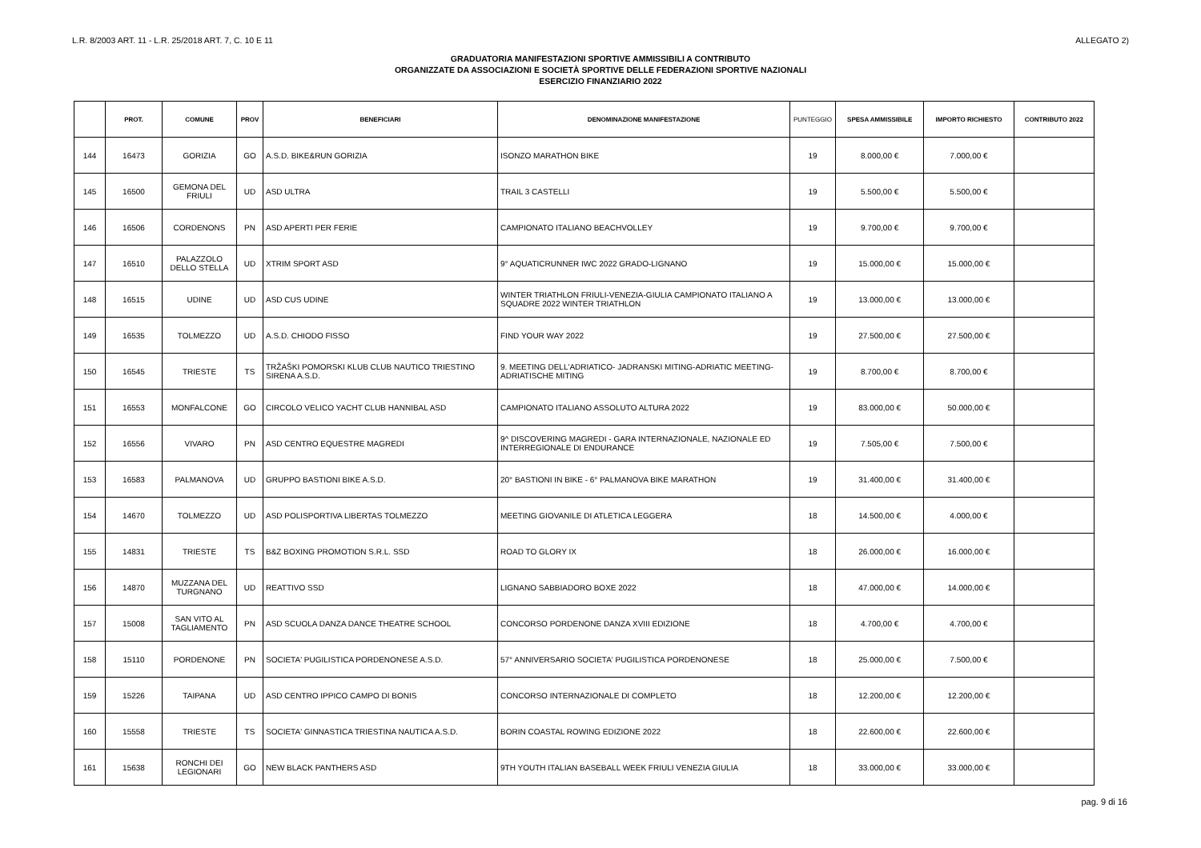L.R. 8/2003 ART. 11 - L.R. 25/2018 ART. 7, C. 10 E 11 ALLEGATO 2)
GRADUATORIA MANIFESTAZIONI SPORTIVE AMMISSIBILI A CONTRIBUTO
ORGANIZZATE DA ASSOCIAZIONI E SOCIETÀ SPORTIVE DELLE FEDERAZIONI SPORTIVE NAZIONALI
ESERCIZIO FINANZIARIO 2022
| | PROT. | COMUNE | PROV | BENEFICIARI | DENOMINAZIONE MANIFESTAZIONE | PUNTEGGIO | SPESA AMMISSIBILE | IMPORTO RICHIESTO | CONTRIBUTO 2022 |
| --- | --- | --- | --- | --- | --- | --- | --- | --- | --- |
| 144 | 16473 | GORIZIA | GO | A.S.D. BIKE&RUN GORIZIA | ISONZO MARATHON BIKE | 19 | 8.000,00 € | 7.000,00 € | |
| 145 | 16500 | GEMONA DEL FRIULI | UD | ASD ULTRA | TRAIL 3 CASTELLI | 19 | 5.500,00 € | 5.500,00 € | |
| 146 | 16506 | CORDENONS | PN | ASD APERTI PER FERIE | CAMPIONATO ITALIANO BEACHVOLLEY | 19 | 9.700,00 € | 9.700,00 € | |
| 147 | 16510 | PALAZZOLO DELLO STELLA | UD | XTRIM SPORT ASD | 9° AQUATICRUNNER IWC 2022 GRADO-LIGNANO | 19 | 15.000,00 € | 15.000,00 € | |
| 148 | 16515 | UDINE | UD | ASD CUS UDINE | WINTER TRIATHLON FRIULI-VENEZIA-GIULIA CAMPIONATO ITALIANO A SQUADRE 2022 WINTER TRIATHLON | 19 | 13.000,00 € | 13.000,00 € | |
| 149 | 16535 | TOLMEZZO | UD | A.S.D. CHIODO FISSO | FIND YOUR WAY 2022 | 19 | 27.500,00 € | 27.500,00 € | |
| 150 | 16545 | TRIESTE | TS | TRŽAŠKI POMORSKI KLUB CLUB NAUTICO TRIESTINO SIRENA A.S.D. | 9. MEETING DELL'ADRIATICO- JADRANSKI MITING-ADRIATIC MEETING-ADRIATISCHE MITING | 19 | 8.700,00 € | 8.700,00 € | |
| 151 | 16553 | MONFALCONE | GO | CIRCOLO VELICO YACHT CLUB HANNIBAL ASD | CAMPIONATO ITALIANO ASSOLUTO ALTURA 2022 | 19 | 83.000,00 € | 50.000,00 € | |
| 152 | 16556 | VIVARO | PN | ASD CENTRO EQUESTRE MAGREDI | 9^ DISCOVERING MAGREDI - GARA INTERNAZIONALE, NAZIONALE ED INTERREGIONALE DI ENDURANCE | 19 | 7.505,00 € | 7.500,00 € | |
| 153 | 16583 | PALMANOVA | UD | GRUPPO BASTIONI BIKE A.S.D. | 20° BASTIONI IN BIKE - 6° PALMANOVA BIKE MARATHON | 19 | 31.400,00 € | 31.400,00 € | |
| 154 | 14670 | TOLMEZZO | UD | ASD POLISPORTIVA LIBERTAS TOLMEZZO | MEETING GIOVANILE DI ATLETICA LEGGERA | 18 | 14.500,00 € | 4.000,00 € | |
| 155 | 14831 | TRIESTE | TS | B&Z BOXING PROMOTION S.R.L. SSD | ROAD TO GLORY IX | 18 | 26.000,00 € | 16.000,00 € | |
| 156 | 14870 | MUZZANA DEL TURGNANO | UD | REATTIVO SSD | LIGNANO SABBIADORO BOXE 2022 | 18 | 47.000,00 € | 14.000,00 € | |
| 157 | 15008 | SAN VITO AL TAGLIAMENTO | PN | ASD SCUOLA DANZA DANCE THEATRE SCHOOL | CONCORSO PORDENONE DANZA XVIII EDIZIONE | 18 | 4.700,00 € | 4.700,00 € | |
| 158 | 15110 | PORDENONE | PN | SOCIETA' PUGILISTICA PORDENONESE A.S.D. | 57° ANNIVERSARIO SOCIETA' PUGILISTICA PORDENONESE | 18 | 25.000,00 € | 7.500,00 € | |
| 159 | 15226 | TAIPANA | UD | ASD CENTRO IPPICO CAMPO DI BONIS | CONCORSO INTERNAZIONALE DI COMPLETO | 18 | 12.200,00 € | 12.200,00 € | |
| 160 | 15558 | TRIESTE | TS | SOCIETA' GINNASTICA TRIESTINA NAUTICA A.S.D. | BORIN COASTAL ROWING EDIZIONE 2022 | 18 | 22.600,00 € | 22.600,00 € | |
| 161 | 15638 | RONCHI DEI LEGIONARI | GO | NEW BLACK PANTHERS ASD | 9TH YOUTH ITALIAN BASEBALL WEEK FRIULI VENEZIA GIULIA | 18 | 33.000,00 € | 33.000,00 € | |
pag. 9 di 16